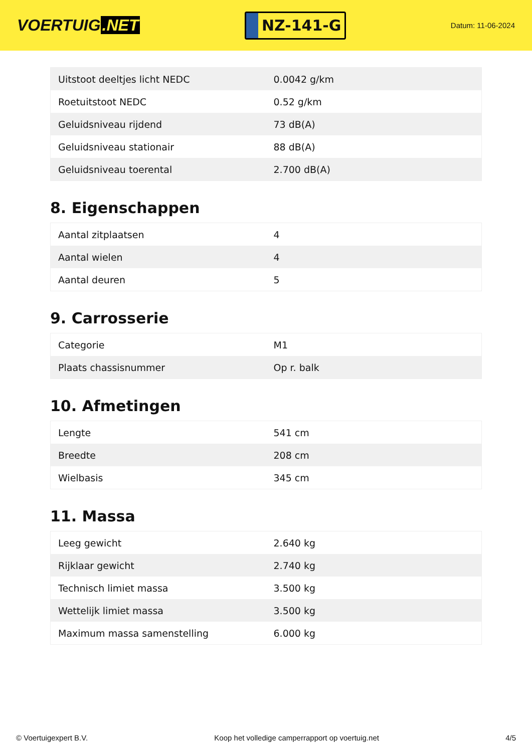VOERTUIG.NET
NZ-141-G
Datum: 11-06-2024
| Uitstoot deeltjes licht NEDC | 0.0042 g/km |
| Roetuitstoot NEDC | 0.52 g/km |
| Geluidsniveau rijdend | 73 dB(A) |
| Geluidsniveau stationair | 88 dB(A) |
| Geluidsniveau toerental | 2.700 dB(A) |
8. Eigenschappen
| Aantal zitplaatsen | 4 |
| Aantal wielen | 4 |
| Aantal deuren | 5 |
9. Carrosserie
| Categorie | M1 |
| Plaats chassisnummer | Op r. balk |
10. Afmetingen
| Lengte | 541 cm |
| Breedte | 208 cm |
| Wielbasis | 345 cm |
11. Massa
| Leeg gewicht | 2.640 kg |
| Rijklaar gewicht | 2.740 kg |
| Technisch limiet massa | 3.500 kg |
| Wettelijk limiet massa | 3.500 kg |
| Maximum massa samenstelling | 6.000 kg |
© Voertuigexpert B.V. Koop het volledige camperrapport op voertuig.net 4/5